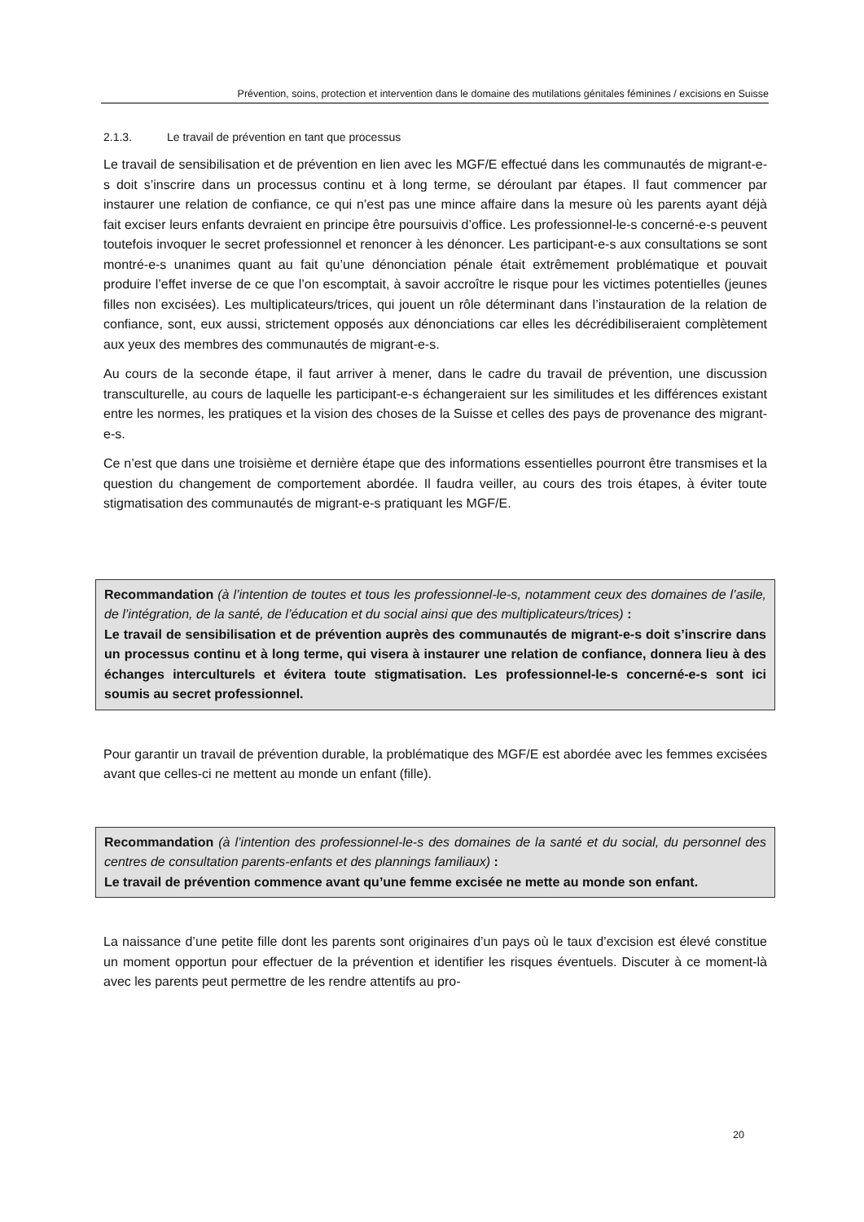Prévention, soins, protection et intervention dans le domaine des mutilations génitales féminines / excisions en Suisse
2.1.3. Le travail de prévention en tant que processus
Le travail de sensibilisation et de prévention en lien avec les MGF/E effectué dans les communautés de migrant-e-s doit s’inscrire dans un processus continu et à long terme, se déroulant par étapes. Il faut commencer par instaurer une relation de confiance, ce qui n’est pas une mince affaire dans la mesure où les parents ayant déjà fait exciser leurs enfants devraient en principe être poursuivis d’office. Les professionnel-le-s concerné-e-s peuvent toutefois invoquer le secret professionnel et renoncer à les dénoncer. Les participant-e-s aux consultations se sont montré-e-s unanimes quant au fait qu’une dénonciation pénale était extrêmement problématique et pouvait produire l’effet inverse de ce que l’on escomptait, à savoir accroître le risque pour les victimes potentielles (jeunes filles non excisées). Les multiplicateurs/trices, qui jouent un rôle déterminant dans l’instauration de la relation de confiance, sont, eux aussi, strictement opposés aux dénonciations car elles les décrédibiliseraient complètement aux yeux des membres des communautés de migrant-e-s.
Au cours de la seconde étape, il faut arriver à mener, dans le cadre du travail de prévention, une discussion transculturelle, au cours de laquelle les participant-e-s échangeraient sur les similitudes et les différences existant entre les normes, les pratiques et la vision des choses de la Suisse et celles des pays de provenance des migrant-e-s.
Ce n’est que dans une troisième et dernière étape que des informations essentielles pourront être transmises et la question du changement de comportement abordée. Il faudra veiller, au cours des trois étapes, à éviter toute stigmatisation des communautés de migrant-e-s pratiquant les MGF/E.
Recommandation (à l’intention de toutes et tous les professionnel-le-s, notamment ceux des domaines de l’asile, de l’intégration, de la santé, de l’éducation et du social ainsi que des multiplicateurs/trices) :
Le travail de sensibilisation et de prévention auprès des communautés de migrant-e-s doit s’inscrire dans un processus continu et à long terme, qui visera à instaurer une relation de confiance, donnera lieu à des échanges interculturels et évitera toute stigmatisation. Les professionnel-le-s concerné-e-s sont ici soumis au secret professionnel.
Pour garantir un travail de prévention durable, la problématique des MGF/E est abordée avec les femmes excisées avant que celles-ci ne mettent au monde un enfant (fille).
Recommandation (à l’intention des professionnel-le-s des domaines de la santé et du social, du personnel des centres de consultation parents-enfants et des plannings familiaux) :
Le travail de prévention commence avant qu’une femme excisée ne mette au monde son enfant.
La naissance d’une petite fille dont les parents sont originaires d’un pays où le taux d’excision est élevé constitue un moment opportun pour effectuer de la prévention et identifier les risques éventuels. Discuter à ce moment-là avec les parents peut permettre de les rendre attentifs au pro-
20